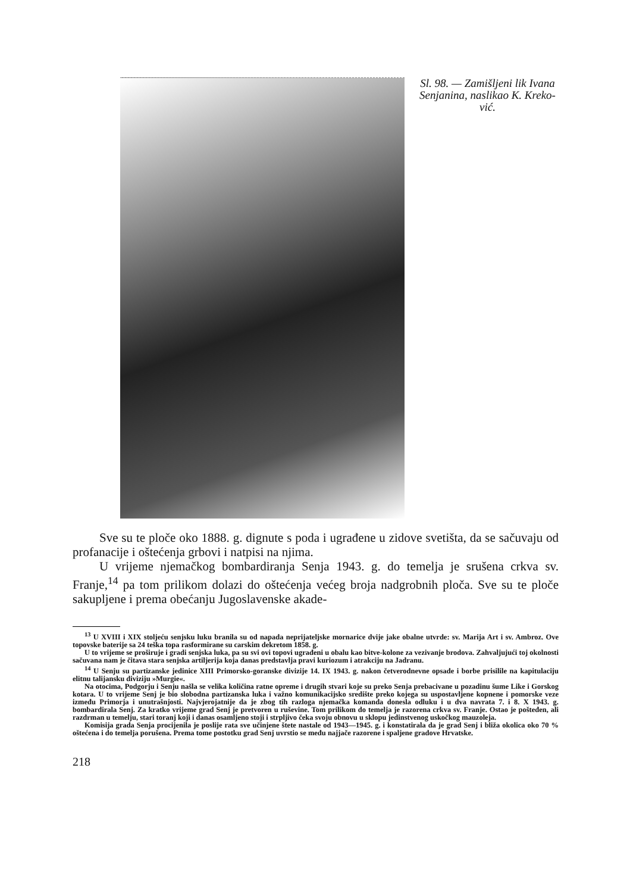Sl. 98. — Zamišljeni lik Ivana Senjanina, naslikao K. Kreko­vić.
Sve su te ploče oko 1888. g. dignute s poda i ugrađene u zidove svetišta, da se sačuvaju od profanacije i oštećenja grbovi i natpisi na njima.
U vrijeme njemačkog bombardiranja Senja 1943. g. do temelja je srušena crkva sv. Franje,<sup>14</sup> pa tom prilikom dolazi do oštećenja većeg broja nadgrob­nih ploča. Sve su te ploče sakupljene i prema obećanju Jugoslavenske akade-
<sup>13</sup> U XVIII i XIX stoljeću senjsku luku branila su od napada neprijateljske mornarice dvije jake obalne utvrde: sv. Marija Art i sv. Ambroz. Ove topovske baterije sa 24 teška topa rasformirane su car­skim dekretom 1858. g.
U to vrijeme se proširuje i gradi senjska luka, pa su svi ovi topovi ugrađeni u obalu kao bitve­-kolone za vezivanje brodova. Zahvaljujući toj okolnosti sačuvana nam je čitava stara senjska artilje­rija koja danas predstavlja pravi kuriozum i atrakciju na Jadranu.
<sup>14</sup> U Senju su partizanske jedinice XIII Primorsko-goranske divizije 14. IX 1943. g. nakon četve­rodnevne opsade i borbe prisilile na kapitulaciju elitnu talijansku diviziju »Murgie«.
Na otocima, Podgorju i Senju našla se velika količina ratne opreme i drugih stvari koje su pre­ko Senja prebacivane u pozadinu šume Like i Gorskog kotara. U to vrijeme Senj je bio slobodna parti­zanska luka i važno komunikacijsko središte preko kojega su uspostavljene kopnene i pomorske veze između Primorja i unutrašnjosti. Najvjerojatnije da je zbog tih razloga njemačka komanda donesla odluku i u dva navrata 7. i 8. X 1943. g. bombardirala Senj. Za kratko vrijeme grad Senj je pretvoren u ruševine. Tom prilikom do temelja je razorena crkva sv. Franje. Ostao je pošteđen, ali razdrman u te­melju, stari toranj koji i danas osamljeno stoji i strpljivo čeka svoju obnovu u sklopu jedinstvenog us­kočkog mauzoleja.
Komisija grada Senja procijenila je poslije rata sve učinjene štete nastale od 1943—1945. g. i konstatirala da je grad Senj i bliža okolica oko 70 % oštećena i do temelja porušena. Prema tome po­stotku grad Senj uvrstio se među najjače razorene i spaljene gradove Hrvatske.
218